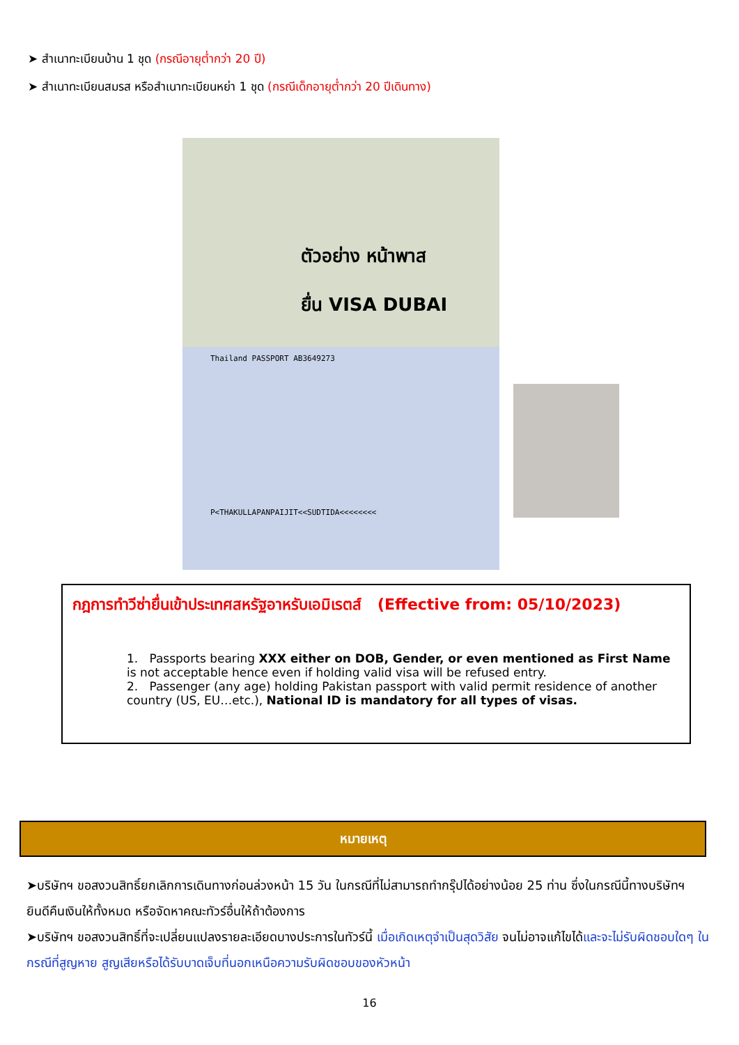➤ สำเนาทะเบียนบ้าน 1 ชุด (กรณีอายุต่ำกว่า 20 ปี)
➤ สำเนาทะเบียนสมรส หรือสำเนาทะเบียนหย่า 1 ชุด (กรณีเด็กอายุต่ำกว่า 20 ปีเดินทาง)
ตัวอย่าง หน้าพาส
ยื่น VISA DUBAI
Thailand PASSPORT AB3649273
P<THAKULLAPANPAIJIT<<SUDTIDA<<<<<<<<
กฎการทำวีซ่ายื่นเข้าประเทศสหรัฐอาหรับเอมิเรตส์ (Effective from: 05/10/2023)
1. Passports bearing XXX either on DOB, Gender, or even mentioned as First Name is not acceptable hence even if holding valid visa will be refused entry.
2. Passenger (any age) holding Pakistan passport with valid permit residence of another country (US, EU…etc.), National ID is mandatory for all types of visas.
หมายเหตุ
➤บริษัทฯ ขอสงวนสิทธิ์ยกเลิกการเดินทางก่อนล่วงหน้า 15 วัน ในกรณีที่ไม่สามารถทำกรุ๊ปได้อย่างน้อย 25 ท่าน ซึ่งในกรณีนี้ทางบริษัทฯ ยินดีคืนเงินให้ทั้งหมด หรือจัดหาคณะทัวร์อื่นให้ถ้าต้องการ
➤บริษัทฯ ขอสงวนสิทธิ์ที่จะเปลี่ยนแปลงรายละเอียดบางประการในทัวร์นี้ เมื่อเกิดเหตุจำเป็นสุดวิสัย จนไม่อาจแก้ไขได้และจะไม่รับผิดชอบใดๆ ในกรณีที่สูญหาย สูญเสียหรือได้รับบาดเจ็บที่นอกเหนือความรับผิดชอบของหัวหน้า
16